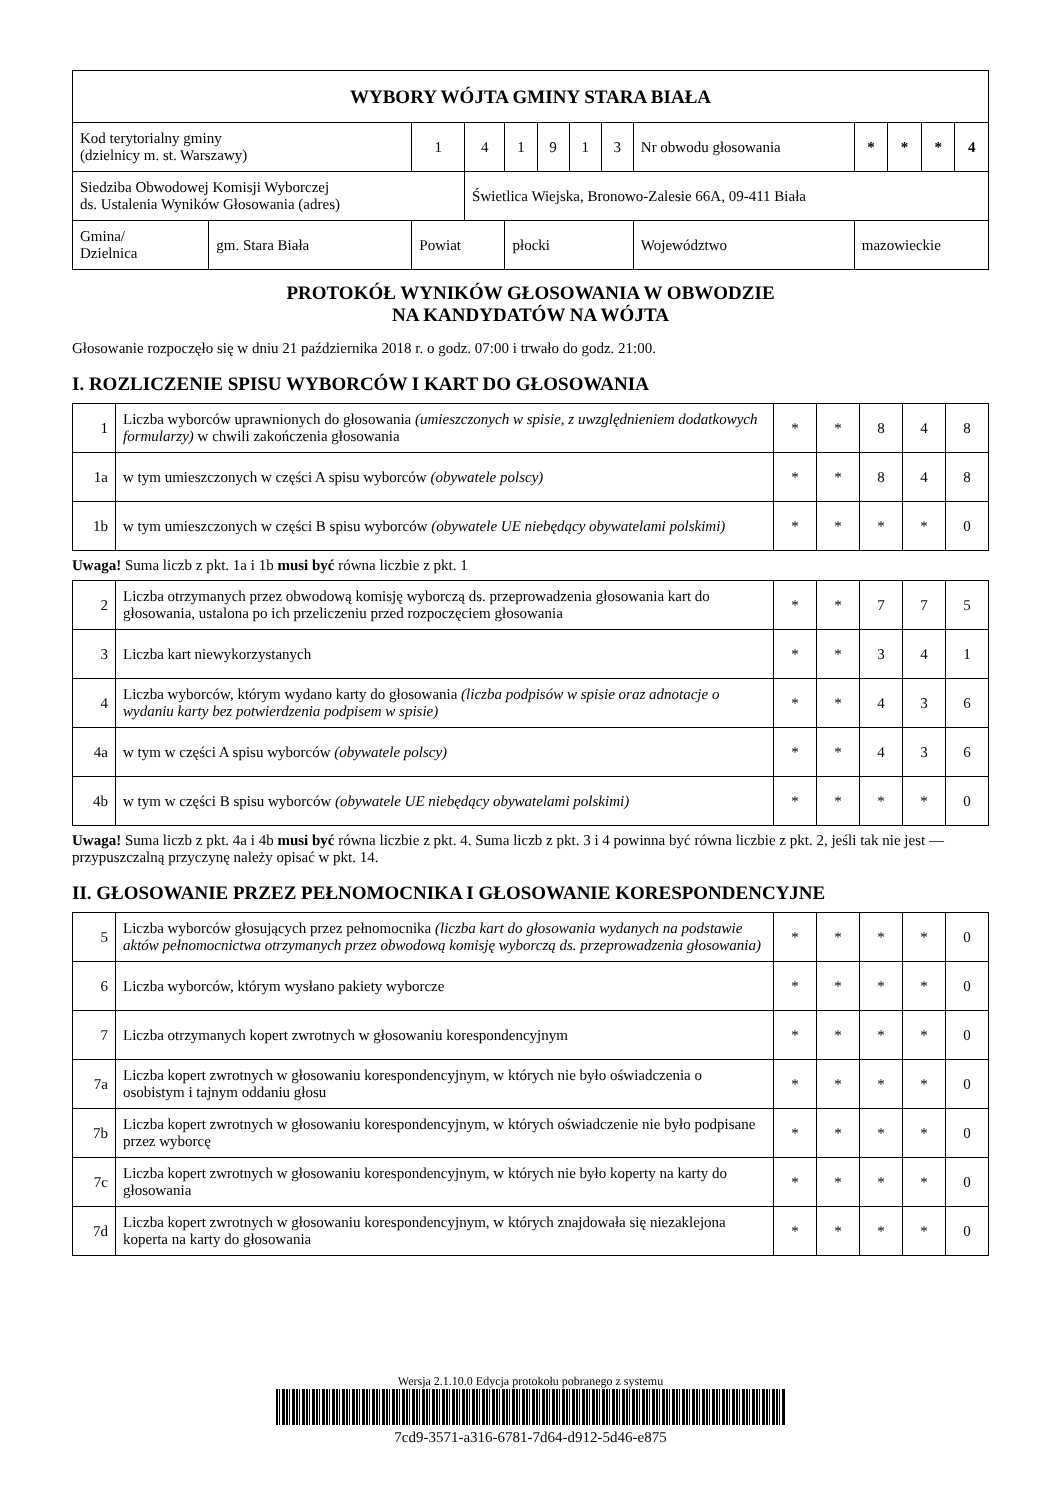| WYBORY WÓJTA GMINY STARA BIAŁA | | | | | | | | | | | | | |
| Kod terytorialny gminy (dzielnicy m. st. Warszawy) | | 1 | 4 | 1 | 9 | 1 | 3 | Nr obwodu głosowania | | * | * | * | 4 |
| Siedziba Obwodowej Komisji Wyborczej ds. Ustalenia Wyników Głosowania (adres) | | | Świetlica Wiejska, Bronowo-Zalesie 66A, 09-411 Biała | | | | | | | | | | |
| Gmina/ Dzielnica | gm. Stara Biała | Powiat | | płocki | | | | | Województwo | mazowieckie | | | |
PROTOKÓŁ WYNIKÓW GŁOSOWANIA W OBWODZIE
NA KANDYDATÓW NA WÓJTA
Głosowanie rozpoczęło się w dniu 21 października 2018 r. o godz. 07:00 i trwało do godz. 21:00.
I. ROZLICZENIE SPISU WYBORCÓW I KART DO GŁOSOWANIA
| 1 | Liczba wyborców uprawnionych do głosowania (umieszczonych w spisie, z uwzględnieniem dodatkowych formularzy) w chwili zakończenia głosowania | * | * | 8 | 4 | 8 |
| 1a | w tym umieszczonych w części A spisu wyborców (obywatele polscy) | * | * | 8 | 4 | 8 |
| 1b | w tym umieszczonych w części B spisu wyborców (obywatele UE niebędący obywatelami polskimi) | * | * | * | * | 0 |
Uwaga! Suma liczb z pkt. 1a i 1b musi być równa liczbie z pkt. 1
| 2 | Liczba otrzymanych przez obwodową komisję wyborczą ds. przeprowadzenia głosowania kart do głosowania, ustalona po ich przeliczeniu przed rozpoczęciem głosowania | * | * | 7 | 7 | 5 |
| 3 | Liczba kart niewykorzystanych | * | * | 3 | 4 | 1 |
| 4 | Liczba wyborców, którym wydano karty do głosowania (liczba podpisów w spisie oraz adnotacje o wydaniu karty bez potwierdzenia podpisem w spisie) | * | * | 4 | 3 | 6 |
| 4a | w tym w części A spisu wyborców (obywatele polscy) | * | * | 4 | 3 | 6 |
| 4b | w tym w części B spisu wyborców (obywatele UE niebędący obywatelami polskimi) | * | * | * | * | 0 |
Uwaga! Suma liczb z pkt. 4a i 4b musi być równa liczbie z pkt. 4. Suma liczb z pkt. 3 i 4 powinna być równa liczbie z pkt. 2, jeśli tak nie jest — przypuszczalną przyczynę należy opisać w pkt. 14.
II. GŁOSOWANIE PRZEZ PEŁNOMOCNIKA I GŁOSOWANIE KORESPONDENCYJNE
| 5 | Liczba wyborców głosujących przez pełnomocnika (liczba kart do głosowania wydanych na podstawie aktów pełnomocnictwa otrzymanych przez obwodową komisję wyborczą ds. przeprowadzenia głosowania) | * | * | * | * | 0 |
| 6 | Liczba wyborców, którym wysłano pakiety wyborcze | * | * | * | * | 0 |
| 7 | Liczba otrzymanych kopert zwrotnych w głosowaniu korespondencyjnym | * | * | * | * | 0 |
| 7a | Liczba kopert zwrotnych w głosowaniu korespondencyjnym, w których nie było oświadczenia o osobistym i tajnym oddaniu głosu | * | * | * | * | 0 |
| 7b | Liczba kopert zwrotnych w głosowaniu korespondencyjnym, w których oświadczenie nie było podpisane przez wyborcę | * | * | * | * | 0 |
| 7c | Liczba kopert zwrotnych w głosowaniu korespondencyjnym, w których nie było koperty na karty do głosowania | * | * | * | * | 0 |
| 7d | Liczba kopert zwrotnych w głosowaniu korespondencyjnym, w których znajdowała się niezaklejona koperta na karty do głosowania | * | * | * | * | 0 |
Wersja 2.1.10.0 Edycja protokołu pobranego z systemu
7cd9-3571-a316-6781-7d64-d912-5d46-e875